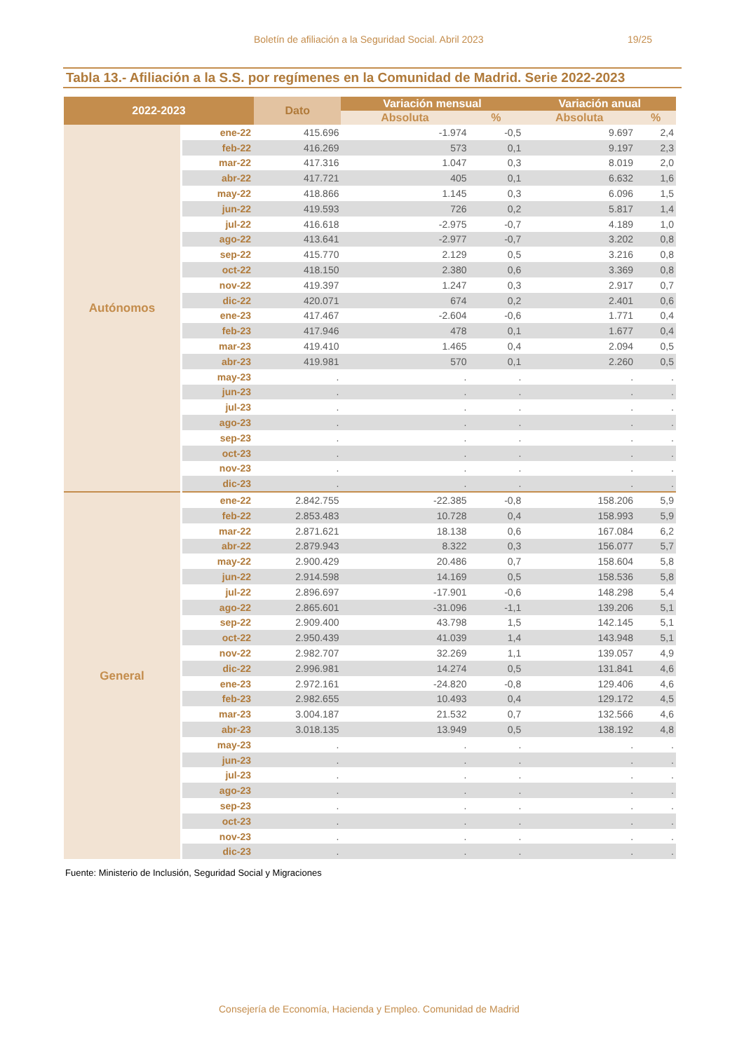Boletín de afiliación a la Seguridad Social. Abril 2023 19/25
Tabla 13.- Afiliación a la S.S. por regímenes en la Comunidad de Madrid. Serie 2022-2023
| 2022-2023 | | Dato | Variación mensual | | Variación anual | |
| --- | --- | --- | --- | --- | --- | --- |
| | | | Absoluta | % | Absoluta | % |
| Autónomos | ene-22 | 415.696 | -1.974 | -0,5 | 9.697 | 2,4 |
| | feb-22 | 416.269 | 573 | 0,1 | 9.197 | 2,3 |
| | mar-22 | 417.316 | 1.047 | 0,3 | 8.019 | 2,0 |
| | abr-22 | 417.721 | 405 | 0,1 | 6.632 | 1,6 |
| | may-22 | 418.866 | 1.145 | 0,3 | 6.096 | 1,5 |
| | jun-22 | 419.593 | 726 | 0,2 | 5.817 | 1,4 |
| | jul-22 | 416.618 | -2.975 | -0,7 | 4.189 | 1,0 |
| | ago-22 | 413.641 | -2.977 | -0,7 | 3.202 | 0,8 |
| | sep-22 | 415.770 | 2.129 | 0,5 | 3.216 | 0,8 |
| | oct-22 | 418.150 | 2.380 | 0,6 | 3.369 | 0,8 |
| | nov-22 | 419.397 | 1.247 | 0,3 | 2.917 | 0,7 |
| | dic-22 | 420.071 | 674 | 0,2 | 2.401 | 0,6 |
| | ene-23 | 417.467 | -2.604 | -0,6 | 1.771 | 0,4 |
| | feb-23 | 417.946 | 478 | 0,1 | 1.677 | 0,4 |
| | mar-23 | 419.410 | 1.465 | 0,4 | 2.094 | 0,5 |
| | abr-23 | 419.981 | 570 | 0,1 | 2.260 | 0,5 |
| | may-23 | . | . | . | . | . |
| | jun-23 | . | . | . | . | . |
| | jul-23 | . | . | . | . | . |
| | ago-23 | . | . | . | . | . |
| | sep-23 | . | . | . | . | . |
| | oct-23 | . | . | . | . | . |
| | nov-23 | . | . | . | . | . |
| | dic-23 | . | . | . | . | . |
| General | ene-22 | 2.842.755 | -22.385 | -0,8 | 158.206 | 5,9 |
| | feb-22 | 2.853.483 | 10.728 | 0,4 | 158.993 | 5,9 |
| | mar-22 | 2.871.621 | 18.138 | 0,6 | 167.084 | 6,2 |
| | abr-22 | 2.879.943 | 8.322 | 0,3 | 156.077 | 5,7 |
| | may-22 | 2.900.429 | 20.486 | 0,7 | 158.604 | 5,8 |
| | jun-22 | 2.914.598 | 14.169 | 0,5 | 158.536 | 5,8 |
| | jul-22 | 2.896.697 | -17.901 | -0,6 | 148.298 | 5,4 |
| | ago-22 | 2.865.601 | -31.096 | -1,1 | 139.206 | 5,1 |
| | sep-22 | 2.909.400 | 43.798 | 1,5 | 142.145 | 5,1 |
| | oct-22 | 2.950.439 | 41.039 | 1,4 | 143.948 | 5,1 |
| | nov-22 | 2.982.707 | 32.269 | 1,1 | 139.057 | 4,9 |
| | dic-22 | 2.996.981 | 14.274 | 0,5 | 131.841 | 4,6 |
| | ene-23 | 2.972.161 | -24.820 | -0,8 | 129.406 | 4,6 |
| | feb-23 | 2.982.655 | 10.493 | 0,4 | 129.172 | 4,5 |
| | mar-23 | 3.004.187 | 21.532 | 0,7 | 132.566 | 4,6 |
| | abr-23 | 3.018.135 | 13.949 | 0,5 | 138.192 | 4,8 |
| | may-23 | . | . | . | . | . |
| | jun-23 | . | . | . | . | . |
| | jul-23 | . | . | . | . | . |
| | ago-23 | . | . | . | . | . |
| | sep-23 | . | . | . | . | . |
| | oct-23 | . | . | . | . | . |
| | nov-23 | . | . | . | . | . |
| | dic-23 | . | . | . | . | . |
Fuente: Ministerio de Inclusión, Seguridad Social y Migraciones
Consejería de Economía, Hacienda y Empleo. Comunidad de Madrid